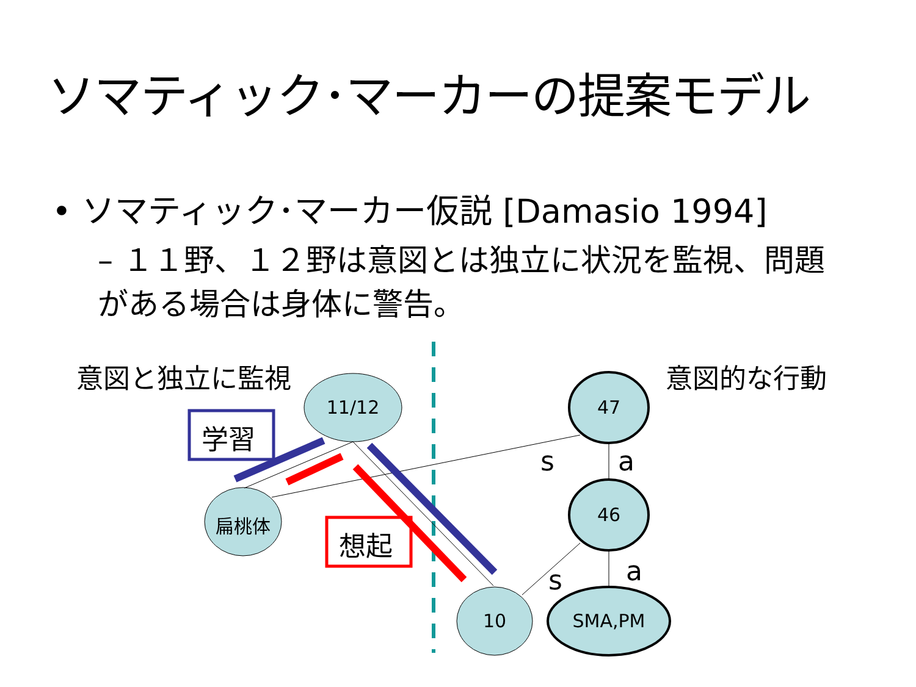ソマティック･マーカーの提案モデル
• ソマティック･マーカー仮説 [Damasio 1994]
– １１野、１２野は意図とは独立に状況を監視、問題がある場合は身体に警告。
意図と独立に監視 意図的な行動
学習
想起
11/12
扁桃体
10
47
46
SMA,PM
s a
s a